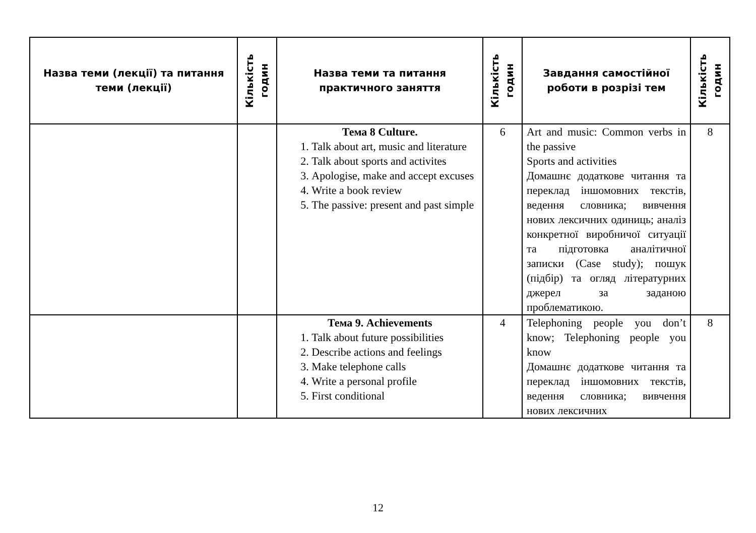| Назва теми (лекції) та питання теми (лекції) | Кількість годин | Назва теми та питання практичного заняття | Кількість годин | Завдання самостійної роботи в розрізі тем | Кількість годин |
| --- | --- | --- | --- | --- | --- |
| | | Тема 8 Culture. 1. Talk about art, music and literature 2. Talk about sports and activites 3. Apologise, make and accept excuses 4. Write a book review 5. The passive: present and past simple | 6 | Art and music: Common verbs in the passive Sports and activities Домашнє додаткове читання та переклад іншомовних текстів, ведення словника; вивчення нових лексичних одиниць; аналіз конкретної виробничої ситуації та підготовка аналітичної записки (Case study); пошук (підбір) та огляд літературних джерел за заданою проблематикою. | 8 |
| | | Тема 9. Achievements 1. Talk about future possibilities 2. Describe actions and feelings 3. Make telephone calls 4. Write a personal profile 5. First conditional | 4 | Telephoning people you don’t know; Telephoning people you know Домашнє додаткове читання та переклад іншомовних текстів, ведення словника; вивчення нових лексичних | 8 |
12